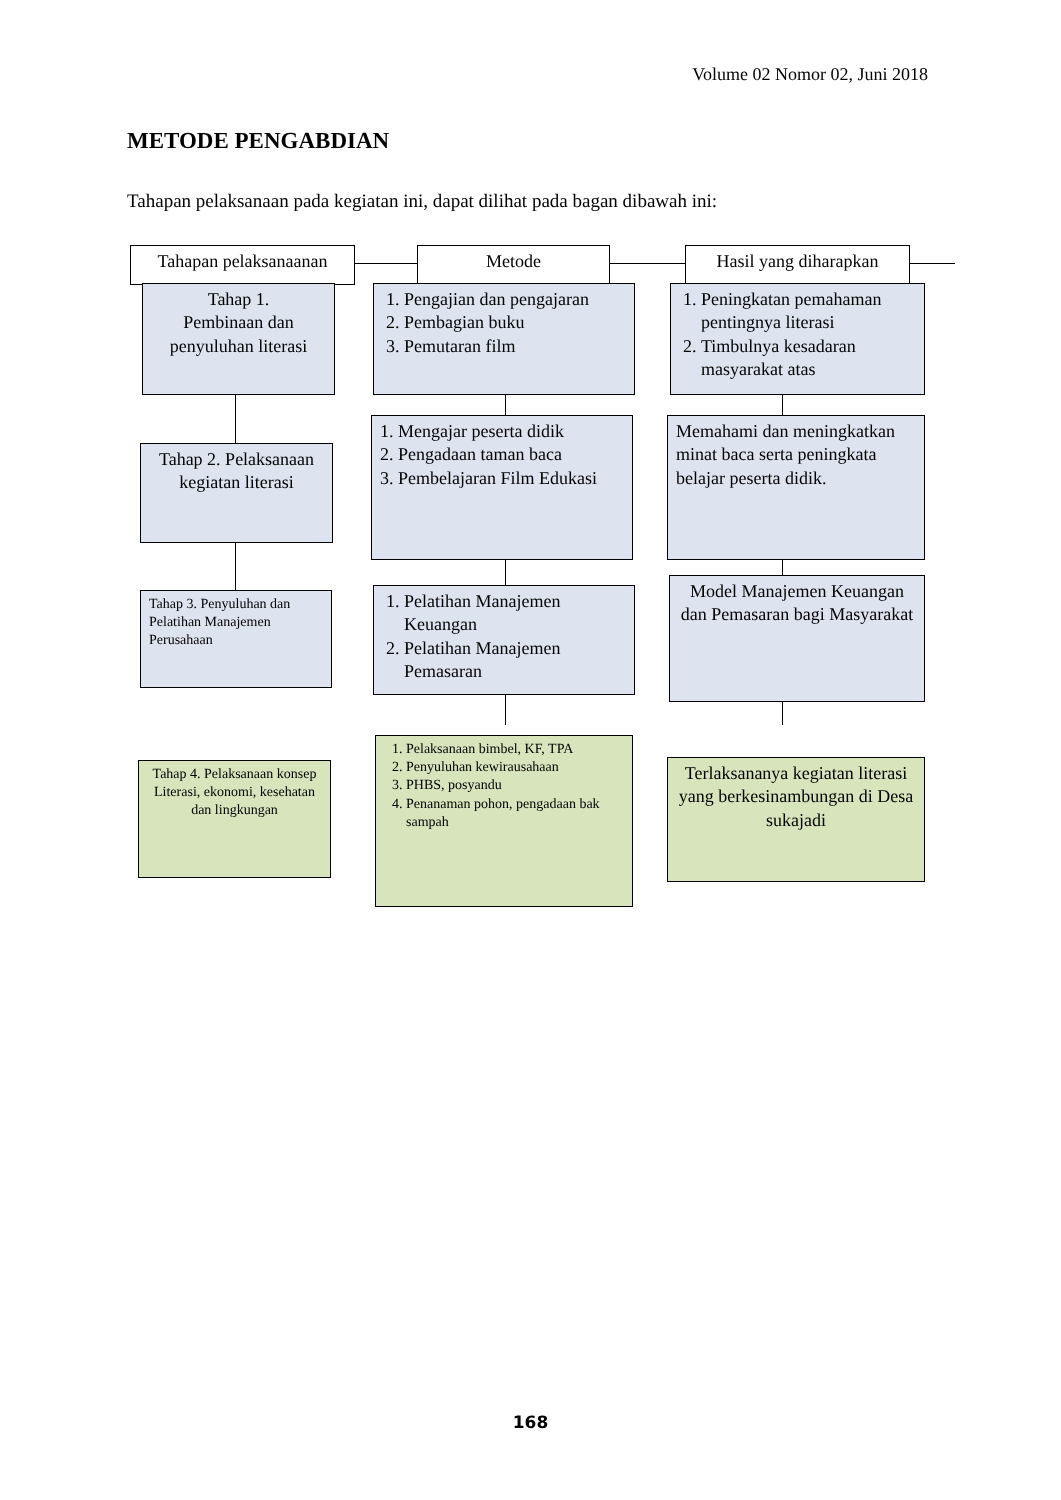Volume 02 Nomor 02, Juni 2018
METODE PENGABDIAN
Tahapan pelaksanaan pada kegiatan ini, dapat dilihat pada bagan dibawah ini:
Tahapan pelaksanaanan
Metode
Hasil yang diharapkan
Tahap 1.
Pembinaan dan penyuluhan literasi
1. Pengajian dan pengajaran
2. Pembagian buku
3. Pemutaran film
1. Peningkatan pemahaman pentingnya literasi
2. Timbulnya kesadaran masyarakat atas
Tahap 2. Pelaksanaan kegiatan literasi
1. Mengajar peserta didik
2. Pengadaan taman baca
3. Pembelajaran Film Edukasi
Memahami dan meningkatkan minat baca serta peningkata belajar peserta didik.
Tahap 3. Penyuluhan dan Pelatihan Manajemen Perusahaan
1. Pelatihan Manajemen Keuangan
2. Pelatihan Manajemen Pemasaran
Model Manajemen Keuangan dan Pemasaran bagi Masyarakat
Tahap 4. Pelaksanaan konsep Literasi, ekonomi, kesehatan dan lingkungan
1. Pelaksanaan bimbel, KF, TPA
2. Penyuluhan kewirausahaan
3. PHBS, posyandu
4. Penanaman pohon, pengadaan bak sampah
Terlaksananya kegiatan literasi yang berkesinambungan di Desa sukajadi
168